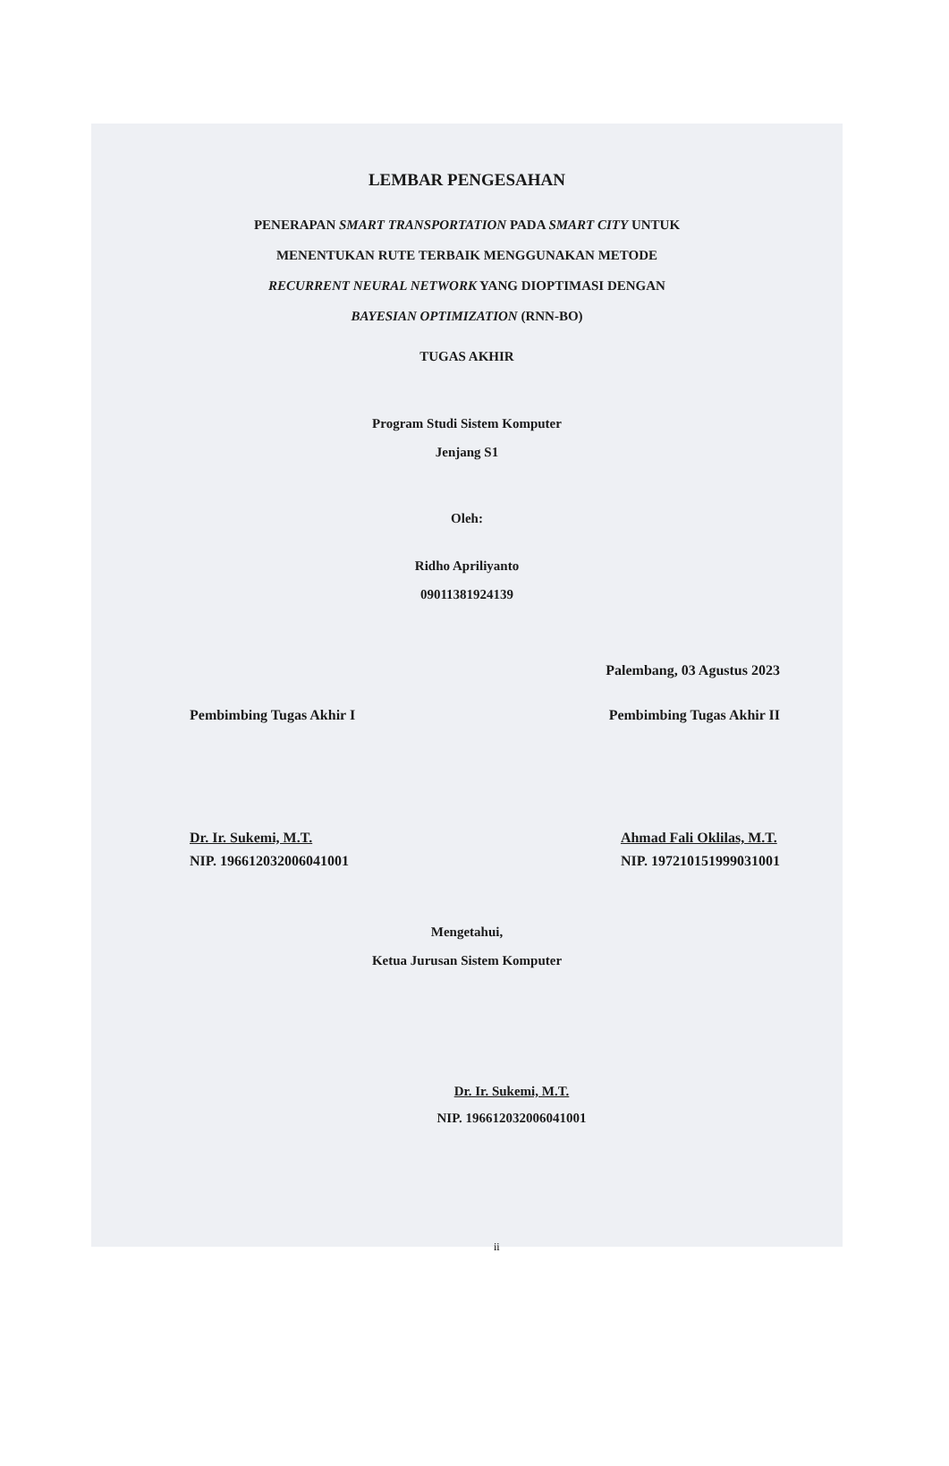LEMBAR PENGESAHAN
PENERAPAN SMART TRANSPORTATION PADA SMART CITY UNTUK
MENENTUKAN RUTE TERBAIK MENGGUNAKAN METODE
RECURRENT NEURAL NETWORK YANG DIOPTIMASI DENGAN
BAYESIAN OPTIMIZATION (RNN-BO)
TUGAS AKHIR
Program Studi Sistem Komputer
Jenjang S1
Oleh:
Ridho Apriliyanto
09011381924139
Palembang, 03 Agustus 2023
Pembimbing Tugas Akhir I Pembimbing Tugas Akhir II
Dr. Ir. Sukemi, M.T.
NIP. 196612032006041001 Ahmad Fali Oklilas, M.T.
NIP. 197210151999031001
Mengetahui,
Ketua Jurusan Sistem Komputer
Dr. Ir. Sukemi, M.T.
NIP. 196612032006041001
ii